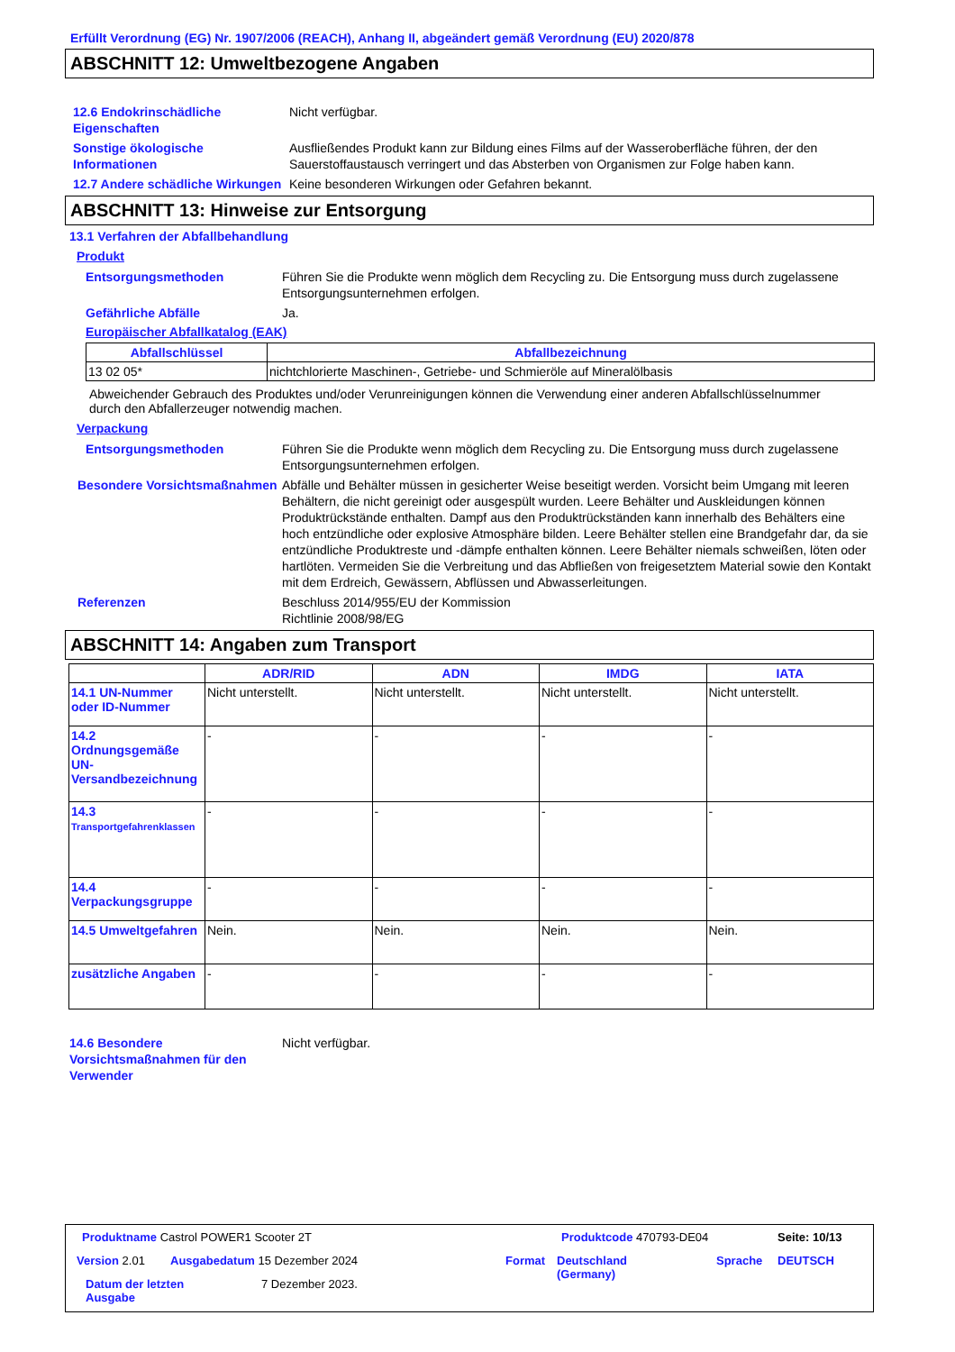Erfüllt Verordnung (EG) Nr. 1907/2006 (REACH), Anhang II, abgeändert gemäß Verordnung (EU) 2020/878
ABSCHNITT 12: Umweltbezogene Angaben
12.6 Endokrinschädliche Eigenschaften
Nicht verfügbar.
Sonstige ökologische Informationen
Ausfließendes Produkt kann zur Bildung eines Films auf der Wasseroberfläche führen, der den Sauerstoffaustausch verringert und das Absterben von Organismen zur Folge haben kann.
12.7 Andere schädliche Wirkungen
Keine besonderen Wirkungen oder Gefahren bekannt.
ABSCHNITT 13: Hinweise zur Entsorgung
13.1 Verfahren der Abfallbehandlung
Produkt
Entsorgungsmethoden Führen Sie die Produkte wenn möglich dem Recycling zu. Die Entsorgung muss durch zugelassene Entsorgungsunternehmen erfolgen.
Gefährliche Abfälle Ja.
Europäischer Abfallkatalog (EAK)
| Abfallschlüssel | Abfallbezeichnung |
| --- | --- |
| 13 02 05* | nichtchlorierte Maschinen-, Getriebe- und Schmieröle auf Mineralölbasis |
Abweichender Gebrauch des Produktes und/oder Verunreinigungen können die Verwendung einer anderen Abfallschlüsselnummer durch den Abfallerzeuger notwendig machen.
Verpackung
Entsorgungsmethoden Führen Sie die Produkte wenn möglich dem Recycling zu. Die Entsorgung muss durch zugelassene Entsorgungsunternehmen erfolgen.
Besondere Vorsichtsmaßnahmen
Abfälle und Behälter müssen in gesicherter Weise beseitigt werden. Vorsicht beim Umgang mit leeren Behältern, die nicht gereinigt oder ausgespült wurden. Leere Behälter und Auskleidungen können Produktrückstände enthalten. Dampf aus den Produktrückständen kann innerhalb des Behälters eine hoch entzündliche oder explosive Atmosphäre bilden. Leere Behälter stellen eine Brandgefahr dar, da sie entzündliche Produktreste und -dämpfe enthalten können. Leere Behälter niemals schweißen, löten oder hartlöten. Vermeiden Sie die Verbreitung und das Abfließen von freigesetztem Material sowie den Kontakt mit dem Erdreich, Gewässern, Abflüssen und Abwasserleitungen.
Referenzen Beschluss 2014/955/EU der Kommission
Richtlinie 2008/98/EG
ABSCHNITT 14: Angaben zum Transport
| | ADR/RID | ADN | IMDG | IATA |
| --- | --- | --- | --- | --- |
| 14.1 UN-Nummer oder ID-Nummer | Nicht unterstellt. | Nicht unterstellt. | Nicht unterstellt. | Nicht unterstellt. |
| 14.2 Ordnungsgemäße UN-Versandbezeichnung | - | - | - | - |
| 14.3 Transportgefahrenklassen | - | - | - | - |
| 14.4 Verpackungsgruppe | - | - | - | - |
| 14.5 Umweltgefahren | Nein. | Nein. | Nein. | Nein. |
| zusätzliche Angaben | - | - | - | - |
14.6 Besondere Vorsichtsmaßnahmen für den Verwender
Nicht verfügbar.
Produktname Castrol POWER1 Scooter 2T
Produktcode 470793-DE04 Seite: 10/13
Version 2.01 Ausgabedatum 15 Dezember 2024 Format
Deutschland
(Germany)
Sprache DEUTSCH
Datum der letzten Ausgabe
7 Dezember 2023.